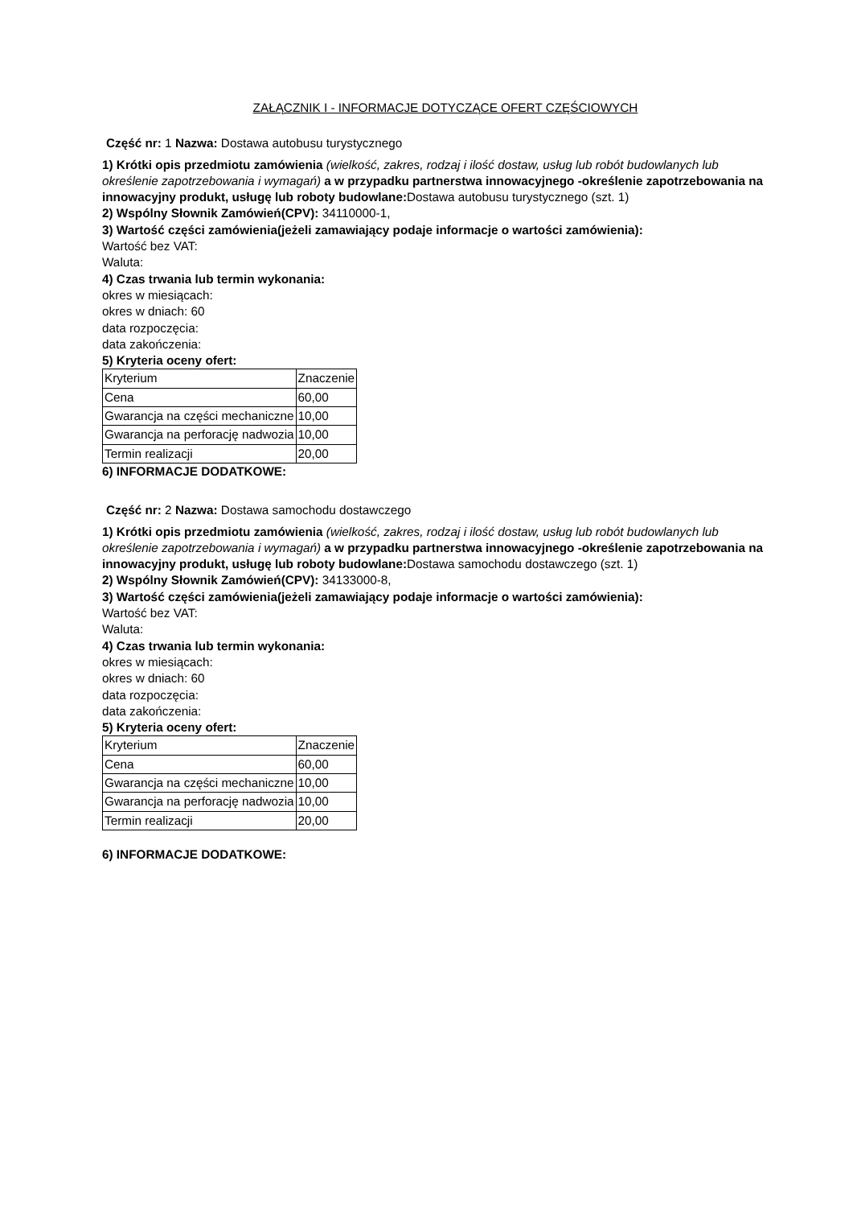ZAŁĄCZNIK I - INFORMACJE DOTYCZĄCE OFERT CZĘŚCIOWYCH
Część nr: 1 Nazwa: Dostawa autobusu turystycznego
1) Krótki opis przedmiotu zamówienia (wielkość, zakres, rodzaj i ilość dostaw, usług lub robót budowlanych lub określenie zapotrzebowania i wymagań) a w przypadku partnerstwa innowacyjnego -określenie zapotrzebowania na innowacyjny produkt, usługę lub roboty budowlane: Dostawa autobusu turystycznego (szt. 1)
2) Wspólny Słownik Zamówień(CPV): 34110000-1,
3) Wartość części zamówienia(jeżeli zamawiający podaje informacje o wartości zamówienia):
Wartość bez VAT:
Waluta:
4) Czas trwania lub termin wykonania:
okres w miesiącach:
okres w dniach: 60
data rozpoczęcia:
data zakończenia:
5) Kryteria oceny ofert:
| Kryterium | Znaczenie |
| Cena | 60,00 |
| Gwarancja na części mechaniczne | 10,00 |
| Gwarancja na perforację nadwozia | 10,00 |
| Termin realizacji | 20,00 |
6) INFORMACJE DODATKOWE:
Część nr: 2 Nazwa: Dostawa samochodu dostawczego
1) Krótki opis przedmiotu zamówienia (wielkość, zakres, rodzaj i ilość dostaw, usług lub robót budowlanych lub określenie zapotrzebowania i wymagań) a w przypadku partnerstwa innowacyjnego -określenie zapotrzebowania na innowacyjny produkt, usługę lub roboty budowlane: Dostawa samochodu dostawczego (szt. 1)
2) Wspólny Słownik Zamówień(CPV): 34133000-8,
3) Wartość części zamówienia(jeżeli zamawiający podaje informacje o wartości zamówienia):
Wartość bez VAT:
Waluta:
4) Czas trwania lub termin wykonania:
okres w miesiącach:
okres w dniach: 60
data rozpoczęcia:
data zakończenia:
5) Kryteria oceny ofert:
| Kryterium | Znaczenie |
| Cena | 60,00 |
| Gwarancja na części mechaniczne | 10,00 |
| Gwarancja na perforację nadwozia | 10,00 |
| Termin realizacji | 20,00 |
6) INFORMACJE DODATKOWE: